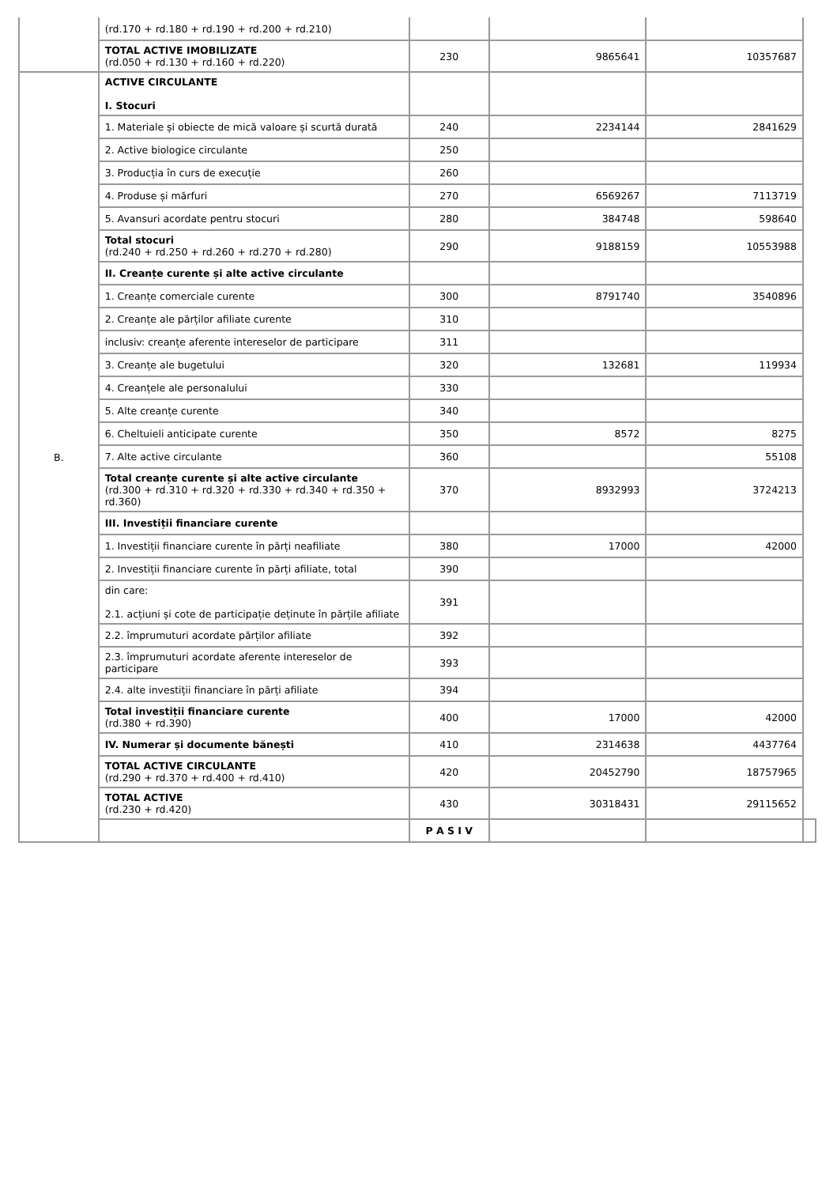| | (rd.170 + rd.180 + rd.190 + rd.200 + rd.210) | | | | |
| | TOTAL ACTIVE IMOBILIZATE (rd.050 + rd.130 + rd.160 + rd.220) | 230 | 9865641 | 10357687 | |
| B. | ACTIVE CIRCULANTE I. Stocuri | | | | |
| | 1. Materiale și obiecte de mică valoare și scurtă durată | 240 | 2234144 | 2841629 | |
| | 2. Active biologice circulante | 250 | | | |
| | 3. Producția în curs de execuție | 260 | | | |
| | 4. Produse și mărfuri | 270 | 6569267 | 7113719 | |
| | 5. Avansuri acordate pentru stocuri | 280 | 384748 | 598640 | |
| | Total stocuri (rd.240 + rd.250 + rd.260 + rd.270 + rd.280) | 290 | 9188159 | 10553988 | |
| | II. Creanțe curente și alte active circulante | | | | |
| | 1. Creanțe comerciale curente | 300 | 8791740 | 3540896 | |
| | 2. Creanțe ale părților afiliate curente | 310 | | | |
| | inclusiv: creanțe aferente intereselor de participare | 311 | | | |
| | 3. Creanțe ale bugetului | 320 | 132681 | 119934 | |
| | 4. Creanțele ale personalului | 330 | | | |
| | 5. Alte creanțe curente | 340 | | | |
| | 6. Cheltuieli anticipate curente | 350 | 8572 | 8275 | |
| | 7. Alte active circulante | 360 | | 55108 | |
| | Total creanțe curente și alte active circulante (rd.300 + rd.310 + rd.320 + rd.330 + rd.340 + rd.350 + rd.360) | 370 | 8932993 | 3724213 | |
| | III. Investiții financiare curente | | | | |
| | 1. Investiții financiare curente în părți neafiliate | 380 | 17000 | 42000 | |
| | 2. Investiții financiare curente în părți afiliate, total | 390 | | | |
| | din care: 2.1. acțiuni și cote de participație deținute în părțile afiliate | 391 | | | |
| | 2.2. împrumuturi acordate părților afiliate | 392 | | | |
| | 2.3. împrumuturi acordate aferente intereselor de participare | 393 | | | |
| | 2.4. alte investiții financiare în părți afiliate | 394 | | | |
| | Total investiții financiare curente (rd.380 + rd.390) | 400 | 17000 | 42000 | |
| | IV. Numerar și documente bănești | 410 | 2314638 | 4437764 | |
| | TOTAL ACTIVE CIRCULANTE (rd.290 + rd.370 + rd.400 + rd.410) | 420 | 20452790 | 18757965 | |
| | TOTAL ACTIVE (rd.230 + rd.420) | 430 | 30318431 | 29115652 | |
| | | P A S I V | | | |